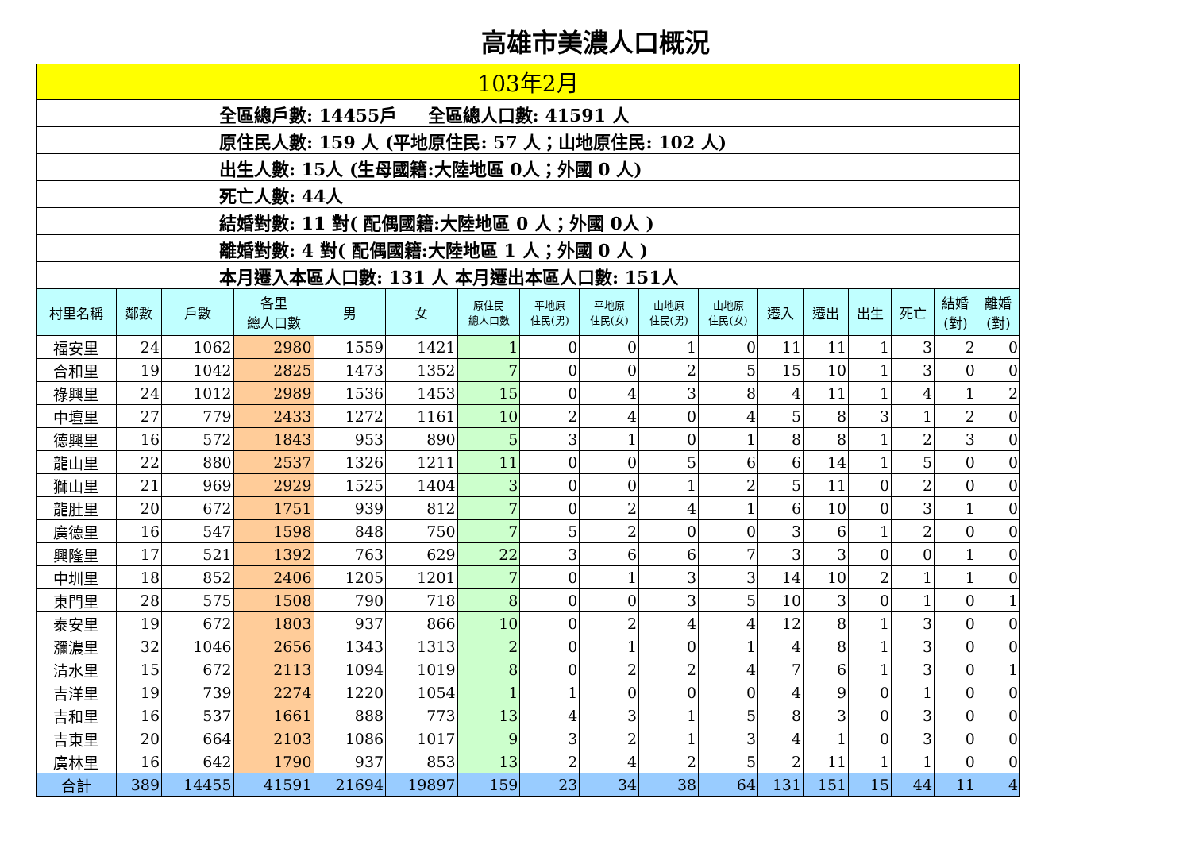高雄市美濃人口概況
| 103年2月 | | | | | | | | | | | | | | | | |
| 全區總戶數: 14455戶 全區總人口數: 41591 人 | | | | | | | | | | | | | | | | |
| 原住民人數: 159 人 (平地原住民: 57 人；山地原住民: 102 人) | | | | | | | | | | | | | | | | |
| 出生人數: 15人 (生母國籍:大陸地區 0人；外國 0 人) | | | | | | | | | | | | | | | | |
| 死亡人數: 44人 | | | | | | | | | | | | | | | | |
| 結婚對數: 11 對( 配偶國籍:大陸地區 0 人；外國 0人 ) | | | | | | | | | | | | | | | | |
| 離婚對數: 4 對( 配偶國籍:大陸地區 1 人；外國 0 人 ) | | | | | | | | | | | | | | | | |
| 本月遷入本區人口數: 131 人 本月遷出本區人口數: 151人 | | | | | | | | | | | | | | | | |
| 村里名稱 | 鄰數 | 戶數 | 各里 總人口數 | 男 | 女 | 原住民 總人口數 | 平地原 住民(男) | 平地原 住民(女) | 山地原 住民(男) | 山地原 住民(女) | 遷入 | 遷出 | 出生 | 死亡 | 結婚 (對) | 離婚 (對) |
| 福安里 | 24 | 1062 | 2980 | 1559 | 1421 | 1 | 0 | 0 | 1 | 0 | 11 | 11 | 1 | 3 | 2 | 0 |
| 合和里 | 19 | 1042 | 2825 | 1473 | 1352 | 7 | 0 | 0 | 2 | 5 | 15 | 10 | 1 | 3 | 0 | 0 |
| 祿興里 | 24 | 1012 | 2989 | 1536 | 1453 | 15 | 0 | 4 | 3 | 8 | 4 | 11 | 1 | 4 | 1 | 2 |
| 中壇里 | 27 | 779 | 2433 | 1272 | 1161 | 10 | 2 | 4 | 0 | 4 | 5 | 8 | 3 | 1 | 2 | 0 |
| 德興里 | 16 | 572 | 1843 | 953 | 890 | 5 | 3 | 1 | 0 | 1 | 8 | 8 | 1 | 2 | 3 | 0 |
| 龍山里 | 22 | 880 | 2537 | 1326 | 1211 | 11 | 0 | 0 | 5 | 6 | 6 | 14 | 1 | 5 | 0 | 0 |
| 獅山里 | 21 | 969 | 2929 | 1525 | 1404 | 3 | 0 | 0 | 1 | 2 | 5 | 11 | 0 | 2 | 0 | 0 |
| 龍肚里 | 20 | 672 | 1751 | 939 | 812 | 7 | 0 | 2 | 4 | 1 | 6 | 10 | 0 | 3 | 1 | 0 |
| 廣德里 | 16 | 547 | 1598 | 848 | 750 | 7 | 5 | 2 | 0 | 0 | 3 | 6 | 1 | 2 | 0 | 0 |
| 興隆里 | 17 | 521 | 1392 | 763 | 629 | 22 | 3 | 6 | 6 | 7 | 3 | 3 | 0 | 0 | 1 | 0 |
| 中圳里 | 18 | 852 | 2406 | 1205 | 1201 | 7 | 0 | 1 | 3 | 3 | 14 | 10 | 2 | 1 | 1 | 0 |
| 東門里 | 28 | 575 | 1508 | 790 | 718 | 8 | 0 | 0 | 3 | 5 | 10 | 3 | 0 | 1 | 0 | 1 |
| 泰安里 | 19 | 672 | 1803 | 937 | 866 | 10 | 0 | 2 | 4 | 4 | 12 | 8 | 1 | 3 | 0 | 0 |
| 瀰濃里 | 32 | 1046 | 2656 | 1343 | 1313 | 2 | 0 | 1 | 0 | 1 | 4 | 8 | 1 | 3 | 0 | 0 |
| 清水里 | 15 | 672 | 2113 | 1094 | 1019 | 8 | 0 | 2 | 2 | 4 | 7 | 6 | 1 | 3 | 0 | 1 |
| 吉洋里 | 19 | 739 | 2274 | 1220 | 1054 | 1 | 1 | 0 | 0 | 0 | 4 | 9 | 0 | 1 | 0 | 0 |
| 吉和里 | 16 | 537 | 1661 | 888 | 773 | 13 | 4 | 3 | 1 | 5 | 8 | 3 | 0 | 3 | 0 | 0 |
| 吉東里 | 20 | 664 | 2103 | 1086 | 1017 | 9 | 3 | 2 | 1 | 3 | 4 | 1 | 0 | 3 | 0 | 0 |
| 廣林里 | 16 | 642 | 1790 | 937 | 853 | 13 | 2 | 4 | 2 | 5 | 2 | 11 | 1 | 1 | 0 | 0 |
| 合計 | 389 | 14455 | 41591 | 21694 | 19897 | 159 | 23 | 34 | 38 | 64 | 131 | 151 | 15 | 44 | 11 | 4 |